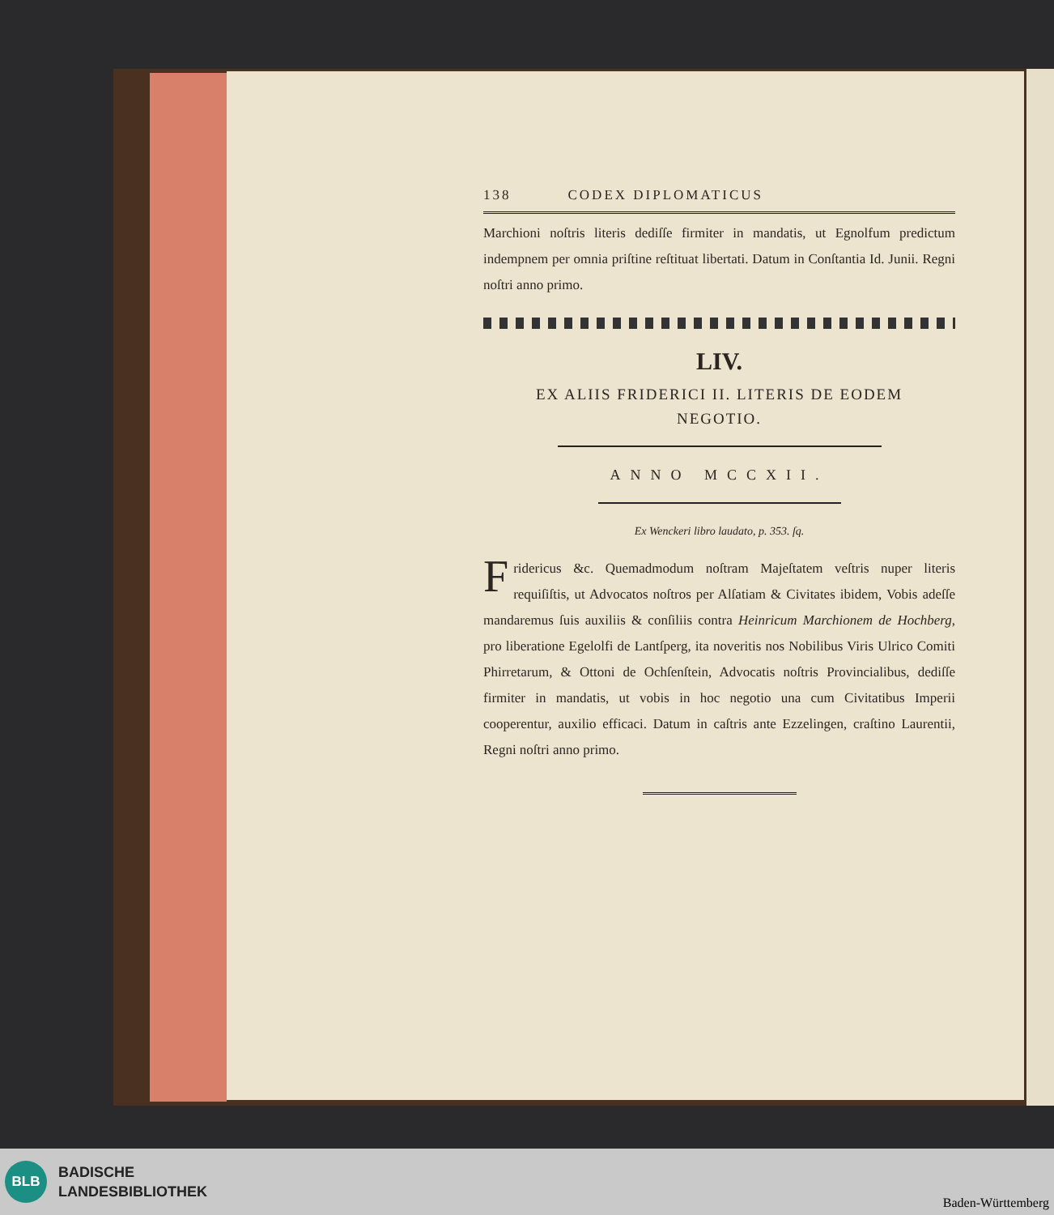138 CODEX DIPLOMATICUS
Marchioni noſtris literis dediſſe firmiter in mandatis, ut Egnolfum predictum indempnem per omnia priſtine reſtituat libertati. Datum in Conſtantia Id. Junii. Regni noſtri anno primo.
LIV.
EX ALIIS FRIDERICI II. LITERIS DE EODEM
NEGOTIO.
ANNO MCCXII.
Ex Wenckeri libro laudato, p. 353. ſq.
Fridericus &c. Quemadmodum noſtram Majeſtatem veſtris nuper literis requiſiſtis, ut Advocatos noſtros per Alſatiam & Civitates ibidem, Vobis adeſſe mandaremus ſuis auxiliis & conſiliis contra Heinricum Marchionem de Hochberg, pro liberatione Egelolfi de Lantſperg, ita noveritis nos Nobilibus Viris Ulrico Comiti Phirretarum, & Ottoni de Ochſenſtein, Advocatis noſtris Provincialibus, dediſſe firmiter in mandatis, ut vobis in hoc negotio una cum Civitatibus Imperii cooperentur, auxilio efficaci. Datum in caſtris ante Ezzelingen, craſtino Laurentii, Regni noſtri anno primo.
BLB
BADISCHE
LANDESBIBLIOTHEK
Baden-Württemberg